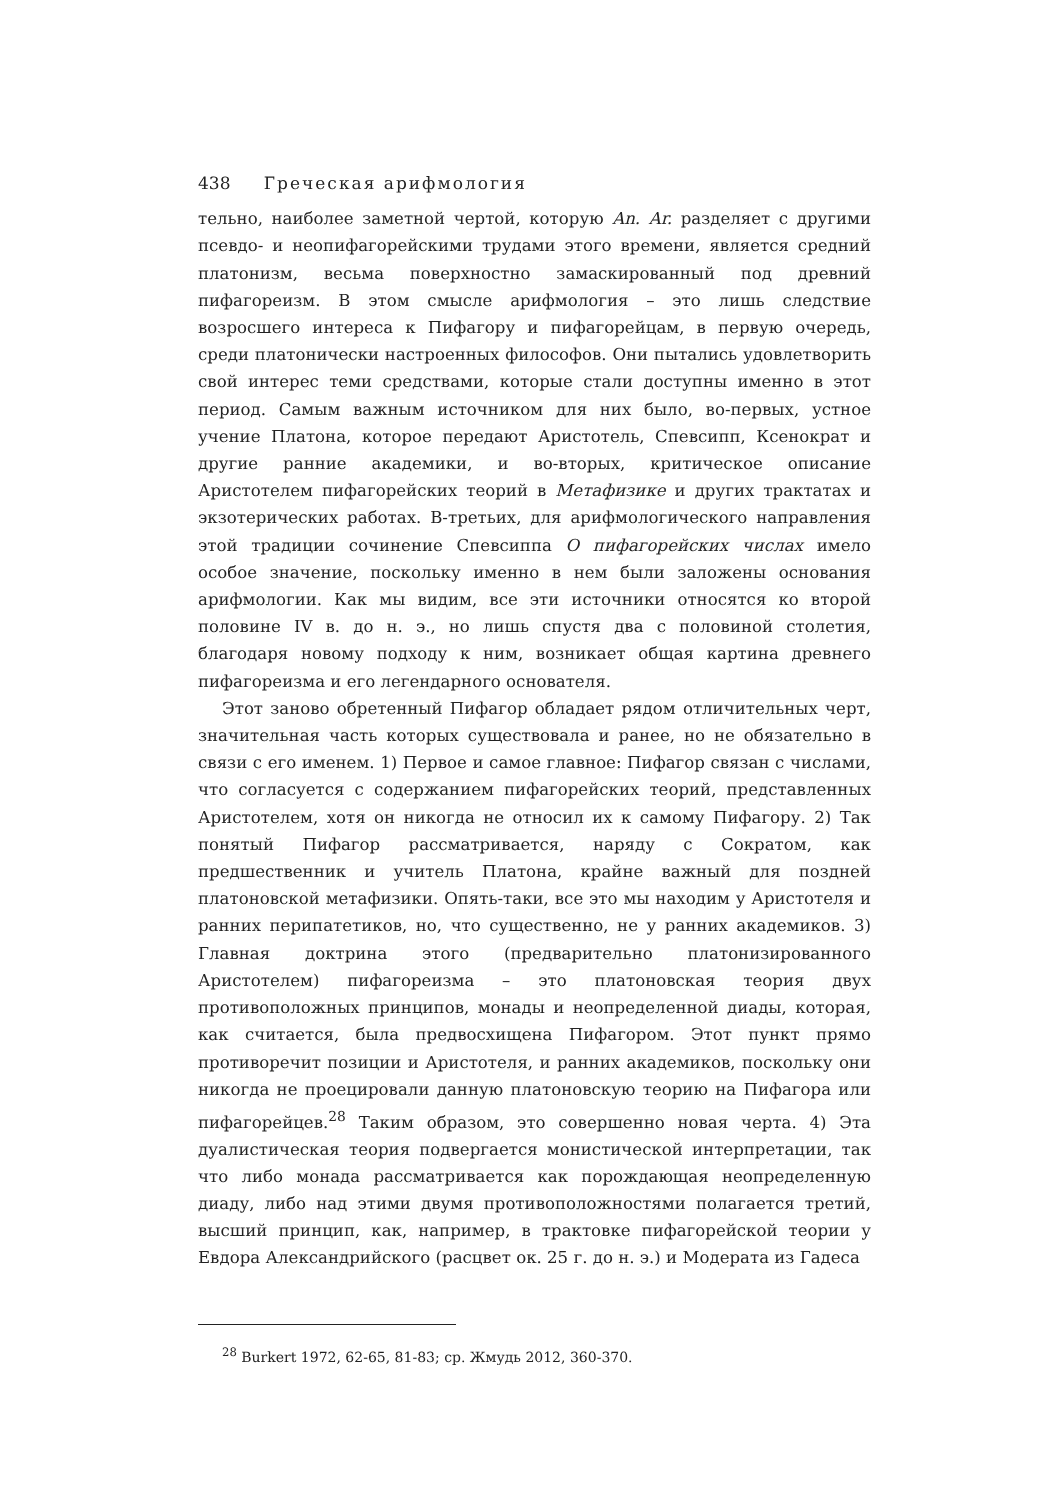438 Греческая арифмология
тельно, наиболее заметной чертой, которую An. Ar. разделяет с другими псевдо- и неопифагорейскими трудами этого времени, является средний платонизм, весьма поверхностно замаскированный под древний пифагореизм. В этом смысле арифмология – это лишь следствие возросшего интереса к Пифагору и пифагорейцам, в первую очередь, среди платонически настроенных философов. Они пытались удовлетворить свой интерес теми средствами, которые стали доступны именно в этот период. Самым важным источником для них было, во-первых, устное учение Платона, которое передают Аристотель, Спевсипп, Ксенократ и другие ранние академики, и во-вторых, критическое описание Аристотелем пифагорейских теорий в Метафизике и других трактатах и экзотерических работах. В-третьих, для арифмологического направления этой традиции сочинение Спевсиппа О пифагорейских числах имело особое значение, поскольку именно в нем были заложены основания арифмологии. Как мы видим, все эти источники относятся ко второй половине IV в. до н. э., но лишь спустя два с половиной столетия, благодаря новому подходу к ним, возникает общая картина древнего пифагореизма и его легендарного основателя.
Этот заново обретенный Пифагор обладает рядом отличительных черт, значительная часть которых существовала и ранее, но не обязательно в связи с его именем. 1) Первое и самое главное: Пифагор связан с числами, что согласуется с содержанием пифагорейских теорий, представленных Аристотелем, хотя он никогда не относил их к самому Пифагору. 2) Так понятый Пифагор рассматривается, наряду с Сократом, как предшественник и учитель Платона, крайне важный для поздней платоновской метафизики. Опять-таки, все это мы находим у Аристотеля и ранних перипатетиков, но, что существенно, не у ранних академиков. 3) Главная доктрина этого (предварительно платонизированного Аристотелем) пифагореизма – это платоновская теория двух противоположных принципов, монады и неопределенной диады, которая, как считается, была предвосхищена Пифагором. Этот пункт прямо противоречит позиции и Аристотеля, и ранних академиков, поскольку они никогда не проецировали данную платоновскую теорию на Пифагора или пифагорейцев.<sup>28</sup> Таким образом, это совершенно новая черта. 4) Эта дуалистическая теория подвергается монистической интерпретации, так что либо монада рассматривается как порождающая неопределенную диаду, либо над этими двумя противоположностями полагается третий, высший принцип, как, например, в трактовке пифагорейской теории у Евдора Александрийского (расцвет ок. 25 г. до н. э.) и Модерата из Гадеса
<sup>28</sup> Burkert 1972, 62-65, 81-83; ср. Жмудь 2012, 360-370.